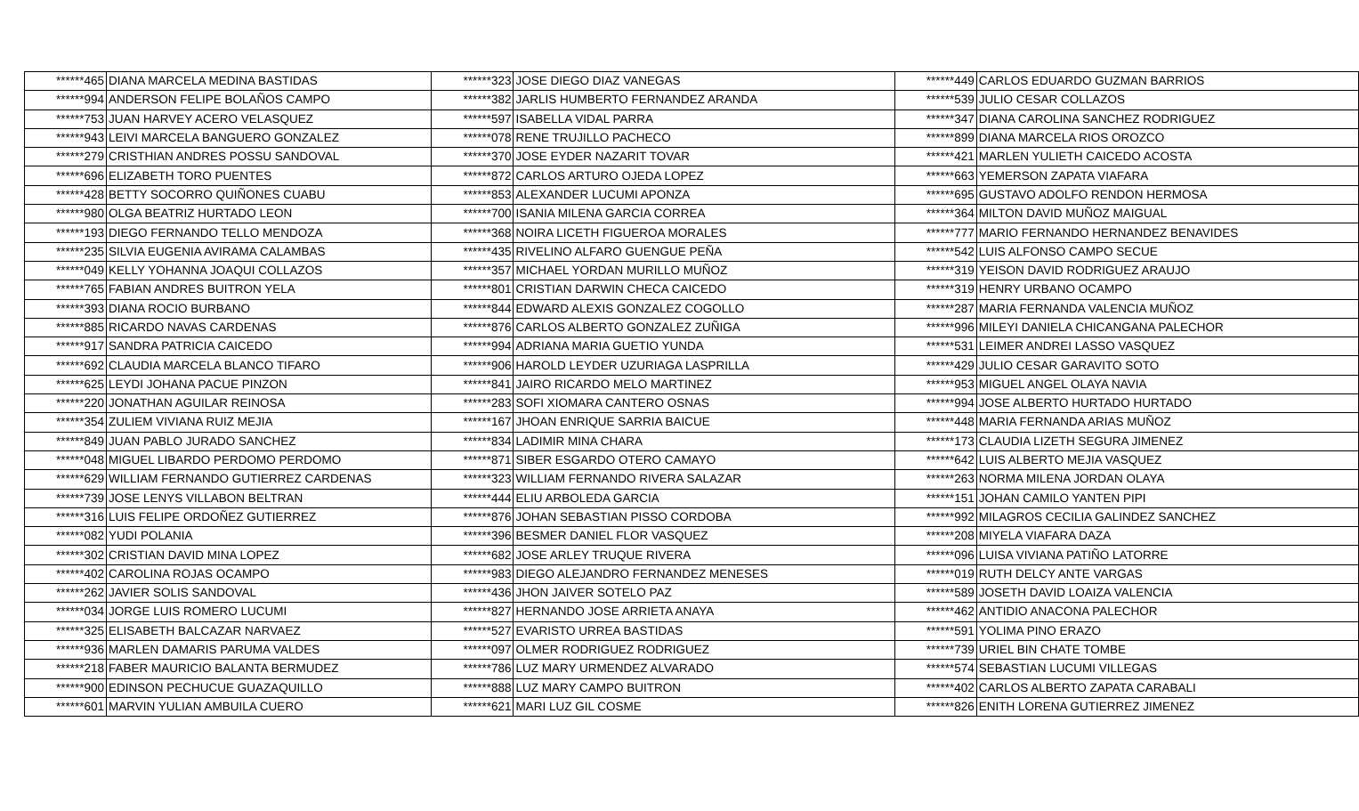| ******465 | DIANA MARCELA MEDINA BASTIDAS | ******323 | JOSE DIEGO DIAZ VANEGAS | ******449 | CARLOS EDUARDO GUZMAN BARRIOS |
| ******994 | ANDERSON FELIPE BOLAÑOS CAMPO | ******382 | JARLIS HUMBERTO FERNANDEZ ARANDA | ******539 | JULIO CESAR COLLAZOS |
| ******753 | JUAN HARVEY ACERO VELASQUEZ | ******597 | ISABELLA VIDAL PARRA | ******347 | DIANA CAROLINA SANCHEZ RODRIGUEZ |
| ******943 | LEIVI MARCELA BANGUERO GONZALEZ | ******078 | RENE TRUJILLO PACHECO | ******899 | DIANA MARCELA RIOS OROZCO |
| ******279 | CRISTHIAN ANDRES POSSU SANDOVAL | ******370 | JOSE EYDER NAZARIT TOVAR | ******421 | MARLEN YULIETH CAICEDO ACOSTA |
| ******696 | ELIZABETH TORO PUENTES | ******872 | CARLOS ARTURO OJEDA LOPEZ | ******663 | YEMERSON ZAPATA VIAFARA |
| ******428 | BETTY SOCORRO QUIÑONES CUABU | ******853 | ALEXANDER LUCUMI APONZA | ******695 | GUSTAVO ADOLFO RENDON HERMOSA |
| ******980 | OLGA BEATRIZ HURTADO LEON | ******700 | ISANIA MILENA GARCIA CORREA | ******364 | MILTON DAVID MUÑOZ MAIGUAL |
| ******193 | DIEGO FERNANDO TELLO MENDOZA | ******368 | NOIRA LICETH FIGUEROA MORALES | ******777 | MARIO FERNANDO HERNANDEZ BENAVIDES |
| ******235 | SILVIA EUGENIA AVIRAMA CALAMBAS | ******435 | RIVELINO ALFARO GUENGUE PEÑA | ******542 | LUIS ALFONSO CAMPO SECUE |
| ******049 | KELLY YOHANNA JOAQUI COLLAZOS | ******357 | MICHAEL YORDAN MURILLO MUÑOZ | ******319 | YEISON DAVID RODRIGUEZ ARAUJO |
| ******765 | FABIAN ANDRES BUITRON YELA | ******801 | CRISTIAN DARWIN CHECA CAICEDO | ******319 | HENRY URBANO OCAMPO |
| ******393 | DIANA ROCIO BURBANO | ******844 | EDWARD ALEXIS GONZALEZ COGOLLO | ******287 | MARIA FERNANDA VALENCIA MUÑOZ |
| ******885 | RICARDO NAVAS CARDENAS | ******876 | CARLOS ALBERTO GONZALEZ ZUÑIGA | ******996 | MILEYI DANIELA CHICANGANA PALECHOR |
| ******917 | SANDRA PATRICIA CAICEDO | ******994 | ADRIANA MARIA GUETIO YUNDA | ******531 | LEIMER ANDREI LASSO VASQUEZ |
| ******692 | CLAUDIA MARCELA BLANCO TIFARO | ******906 | HAROLD LEYDER UZURIAGA LASPRILLA | ******429 | JULIO CESAR GARAVITO SOTO |
| ******625 | LEYDI JOHANA PACUE PINZON | ******841 | JAIRO RICARDO MELO MARTINEZ | ******953 | MIGUEL ANGEL OLAYA NAVIA |
| ******220 | JONATHAN AGUILAR REINOSA | ******283 | SOFI XIOMARA CANTERO OSNAS | ******994 | JOSE ALBERTO HURTADO HURTADO |
| ******354 | ZULIEM VIVIANA RUIZ MEJIA | ******167 | JHOAN ENRIQUE SARRIA BAICUE | ******448 | MARIA FERNANDA ARIAS MUÑOZ |
| ******849 | JUAN PABLO JURADO SANCHEZ | ******834 | LADIMIR MINA CHARA | ******173 | CLAUDIA LIZETH SEGURA JIMENEZ |
| ******048 | MIGUEL LIBARDO PERDOMO PERDOMO | ******871 | SIBER ESGARDO OTERO CAMAYO | ******642 | LUIS ALBERTO MEJIA VASQUEZ |
| ******629 | WILLIAM FERNANDO GUTIERREZ CARDENAS | ******323 | WILLIAM FERNANDO RIVERA SALAZAR | ******263 | NORMA MILENA JORDAN OLAYA |
| ******739 | JOSE LENYS VILLABON BELTRAN | ******444 | ELIU ARBOLEDA GARCIA | ******151 | JOHAN CAMILO YANTEN PIPI |
| ******316 | LUIS FELIPE ORDOÑEZ GUTIERREZ | ******876 | JOHAN SEBASTIAN PISSO CORDOBA | ******992 | MILAGROS CECILIA GALINDEZ SANCHEZ |
| ******082 | YUDI POLANIA | ******396 | BESMER DANIEL FLOR VASQUEZ | ******208 | MIYELA VIAFARA DAZA |
| ******302 | CRISTIAN DAVID MINA LOPEZ | ******682 | JOSE ARLEY TRUQUE RIVERA | ******096 | LUISA VIVIANA PATIÑO LATORRE |
| ******402 | CAROLINA ROJAS OCAMPO | ******983 | DIEGO ALEJANDRO FERNANDEZ MENESES | ******019 | RUTH DELCY ANTE VARGAS |
| ******262 | JAVIER SOLIS SANDOVAL | ******436 | JHON JAIVER SOTELO PAZ | ******589 | JOSETH DAVID LOAIZA VALENCIA |
| ******034 | JORGE LUIS ROMERO LUCUMI | ******827 | HERNANDO JOSE ARRIETA ANAYA | ******462 | ANTIDIO ANACONA PALECHOR |
| ******325 | ELISABETH BALCAZAR NARVAEZ | ******527 | EVARISTO URREA BASTIDAS | ******591 | YOLIMA PINO ERAZO |
| ******936 | MARLEN DAMARIS PARUMA VALDES | ******097 | OLMER RODRIGUEZ RODRIGUEZ | ******739 | URIEL BIN CHATE TOMBE |
| ******218 | FABER MAURICIO BALANTA BERMUDEZ | ******786 | LUZ MARY URMENDEZ ALVARADO | ******574 | SEBASTIAN LUCUMI VILLEGAS |
| ******900 | EDINSON PECHUCUE GUAZAQUILLO | ******888 | LUZ MARY CAMPO BUITRON | ******402 | CARLOS ALBERTO ZAPATA CARABALI |
| ******601 | MARVIN YULIAN AMBUILA CUERO | ******621 | MARI LUZ GIL COSME | ******826 | ENITH LORENA GUTIERREZ JIMENEZ |